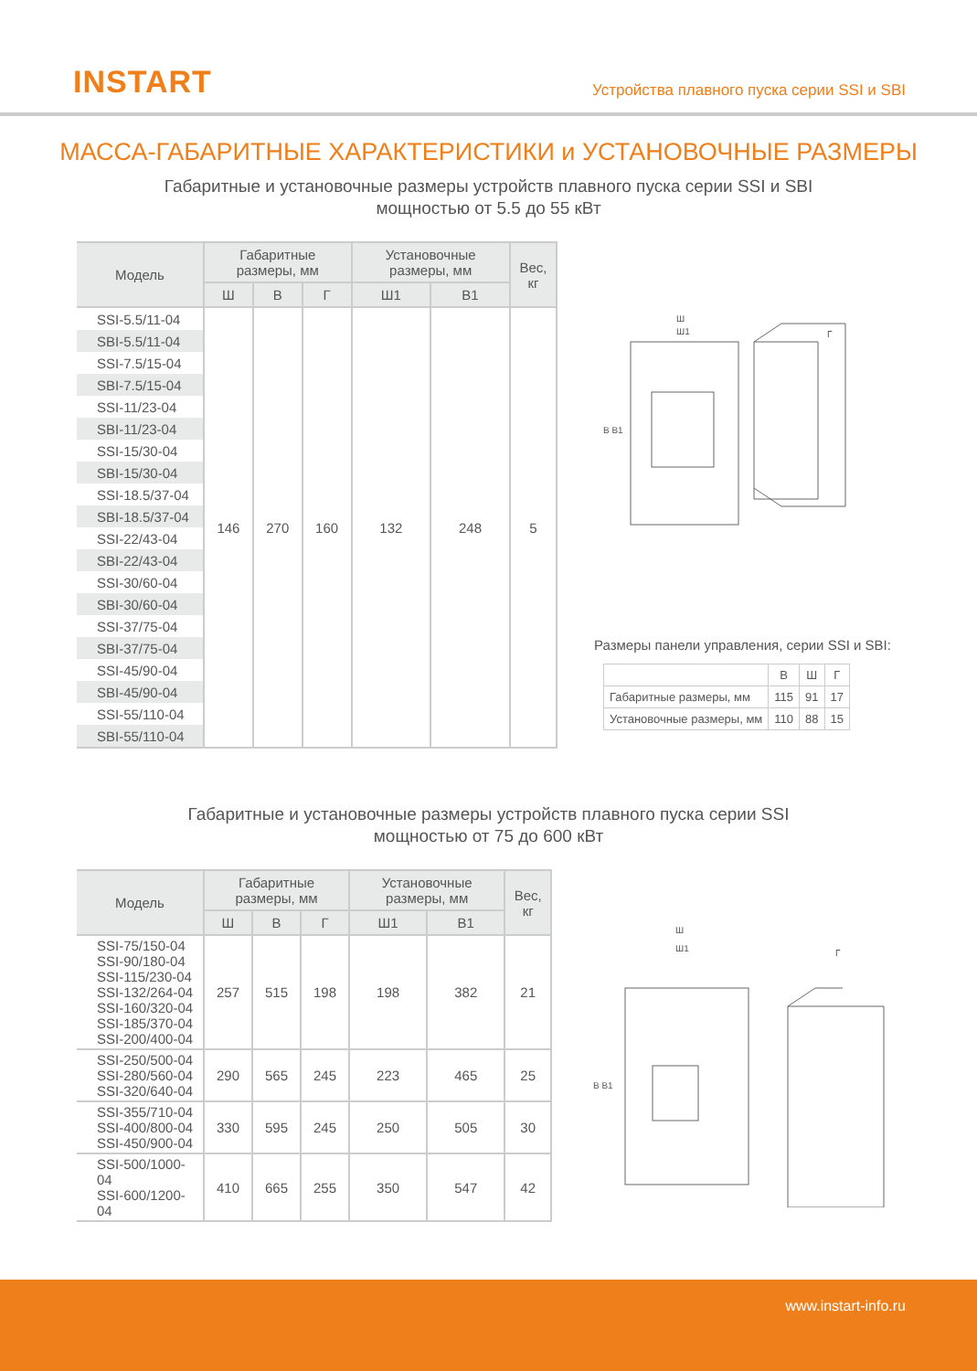INSTART
Устройства плавного пуска серии SSI и SBI
МАССА-ГАБАРИТНЫЕ ХАРАКТЕРИСТИКИ и УСТАНОВОЧНЫЕ РАЗМЕРЫ
Габаритные и установочные размеры устройств плавного пуска серии SSI и SBI
мощностью от 5.5 до 55 кВт
| Модель | Габаритные размеры, мм | | | Установочные размеры, мм | | Вес, кг |
| --- | --- | --- | --- | --- | --- | --- |
| | Ш | В | Г | Ш1 | В1 | |
| SSI-5.5/11-04 | 146 | 270 | 160 | 132 | 248 | 5 |
| SBI-5.5/11-04 | | | | | | |
| SSI-7.5/15-04 | | | | | | |
| SBI-7.5/15-04 | | | | | | |
| SSI-11/23-04 | | | | | | |
| SBI-11/23-04 | | | | | | |
| SSI-15/30-04 | | | | | | |
| SBI-15/30-04 | | | | | | |
| SSI-18.5/37-04 | | | | | | |
| SBI-18.5/37-04 | | | | | | |
| SSI-22/43-04 | | | | | | |
| SBI-22/43-04 | | | | | | |
| SSI-30/60-04 | | | | | | |
| SBI-30/60-04 | | | | | | |
| SSI-37/75-04 | | | | | | |
| SBI-37/75-04 | | | | | | |
| SSI-45/90-04 | | | | | | |
| SBI-45/90-04 | | | | | | |
| SSI-55/110-04 | | | | | | |
| SBI-55/110-04 | | | | | | |
Ш
Ш1
В В1
Г
Размеры панели управления, серии SSI и SBI:
| | В | Ш | Г |
| --- | --- | --- | --- |
| Габаритные размеры, мм | 115 | 91 | 17 |
| Установочные размеры, мм | 110 | 88 | 15 |
Габаритные и установочные размеры устройств плавного пуска серии SSI
мощностью от 75 до 600 кВт
| Модель | Габаритные размеры, мм | | | Установочные размеры, мм | | Вес, кг |
| --- | --- | --- | --- | --- | --- | --- |
| | Ш | В | Г | Ш1 | В1 | |
| SSI-75/150-04 SSI-90/180-04 SSI-115/230-04 SSI-132/264-04 SSI-160/320-04 SSI-185/370-04 SSI-200/400-04 | 257 | 515 | 198 | 198 | 382 | 21 |
| SSI-250/500-04 SSI-280/560-04 SSI-320/640-04 | 290 | 565 | 245 | 223 | 465 | 25 |
| SSI-355/710-04 SSI-400/800-04 SSI-450/900-04 | 330 | 595 | 245 | 250 | 505 | 30 |
| SSI-500/1000-04 SSI-600/1200-04 | 410 | 665 | 255 | 350 | 547 | 42 |
Ш
Ш1
В В1
Г
www.instart-info.ru